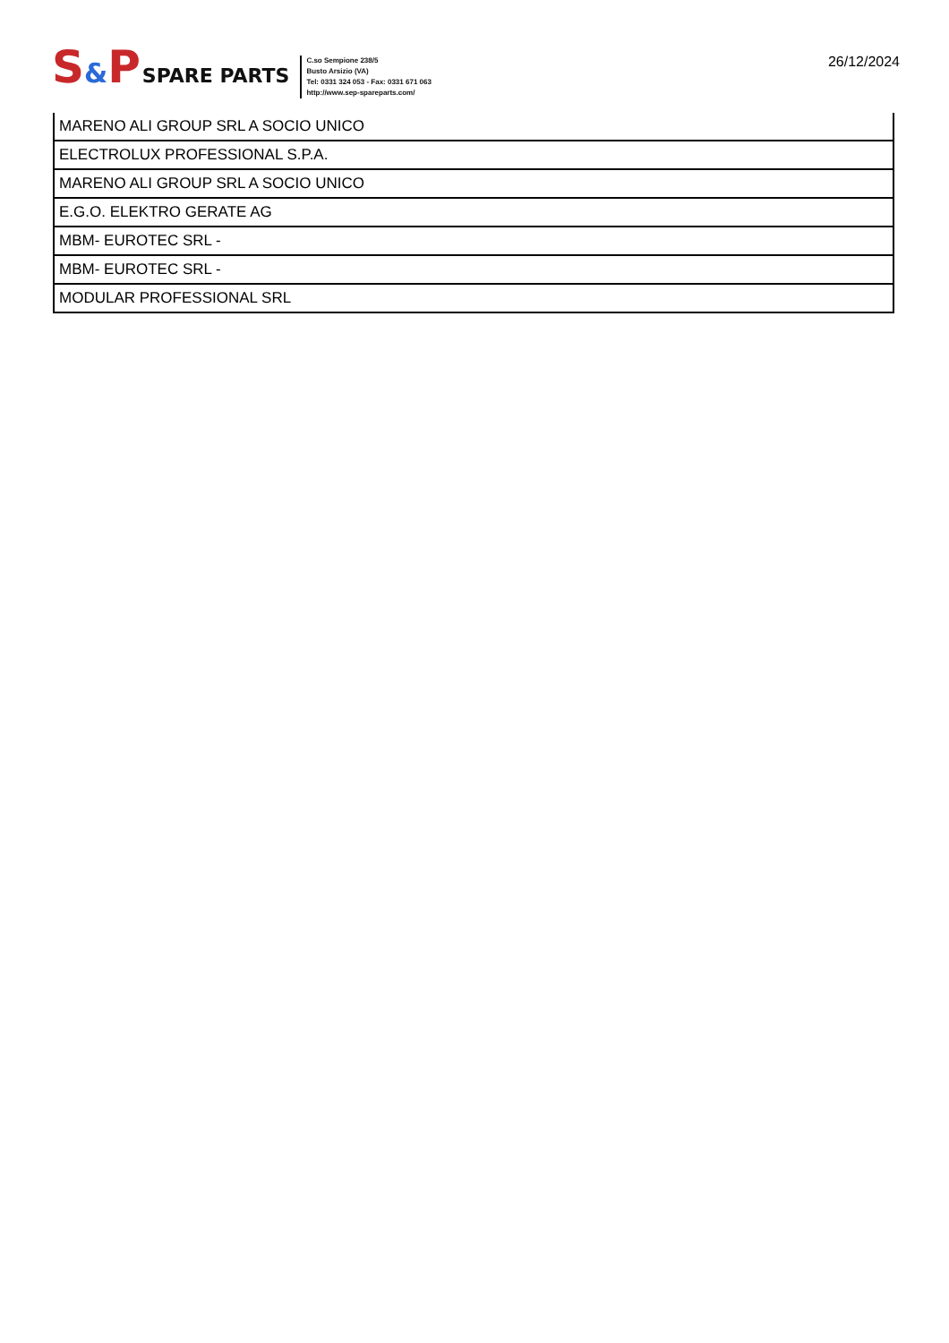S&PSPARE PARTS
C.so Sempione 238/5
Busto Arsizio (VA)
Tel: 0331 324 053 - Fax: 0331 671 063
http://www.sep-spareparts.com/
26/12/2024
| MARENO ALI GROUP SRL A SOCIO UNICO |
| ELECTROLUX PROFESSIONAL S.P.A. |
| MARENO ALI GROUP SRL A SOCIO UNICO |
| E.G.O. ELEKTRO GERATE AG |
| MBM- EUROTEC SRL - |
| MBM- EUROTEC SRL - |
| MODULAR PROFESSIONAL SRL |